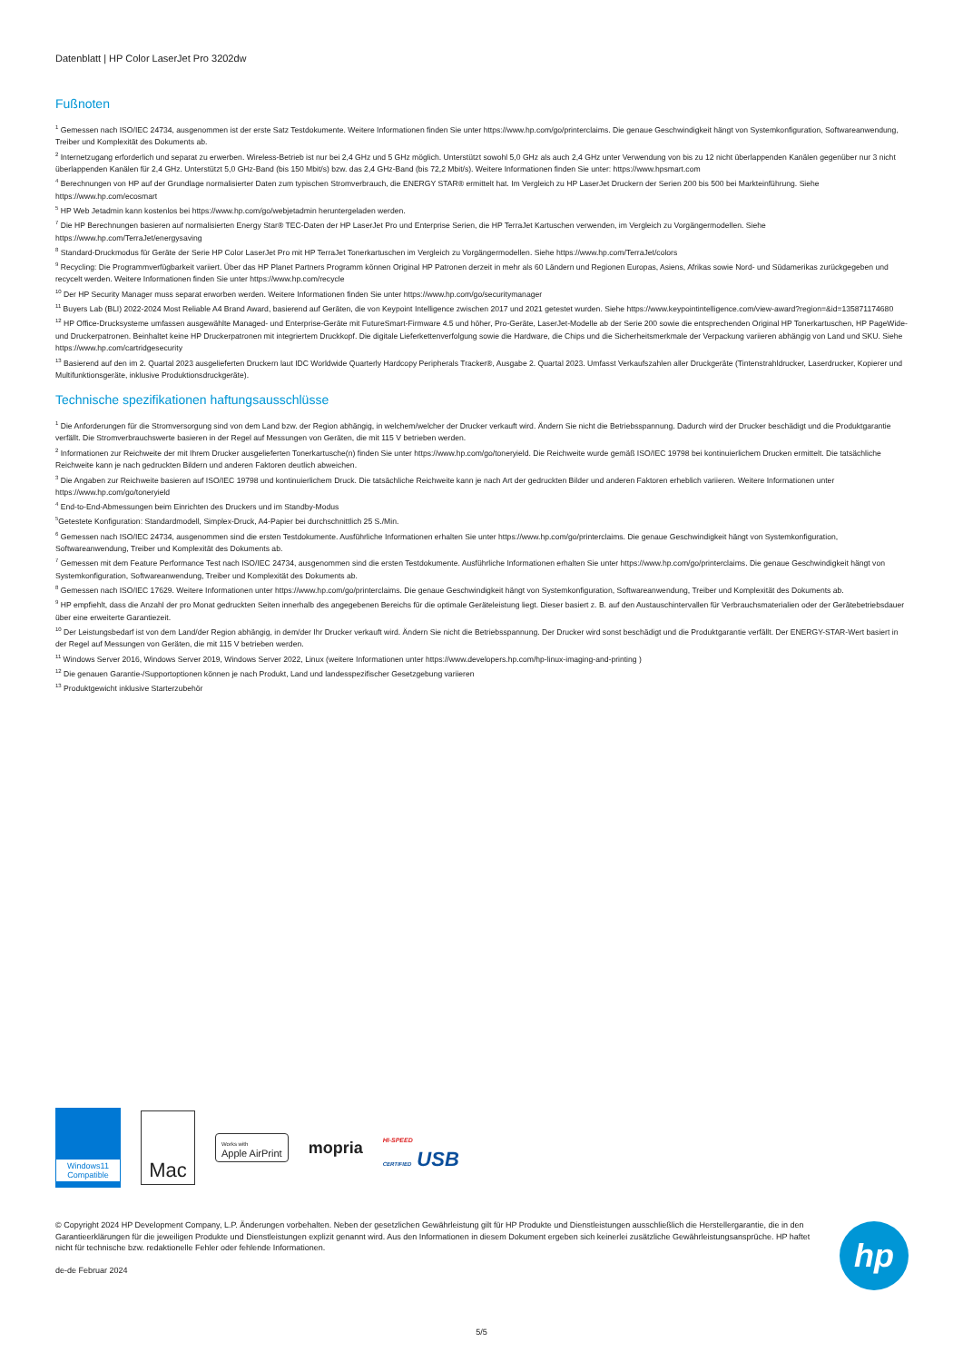Datenblatt | HP Color LaserJet Pro 3202dw
Fußnoten
<sup>1</sup> Gemessen nach ISO/IEC 24734, ausgenommen ist der erste Satz Testdokumente. Weitere Informationen finden Sie unter https://www.hp.com/go/printerclaims. Die genaue Geschwindigkeit hängt von Systemkonfiguration, Softwareanwendung, Treiber und Komplexität des Dokuments ab.
<sup>2</sup> Internetzugang erforderlich und separat zu erwerben. Wireless-Betrieb ist nur bei 2,4 GHz und 5 GHz möglich. Unterstützt sowohl 5,0 GHz als auch 2,4 GHz unter Verwendung von bis zu 12 nicht überlappenden Kanälen gegenüber nur 3 nicht überlappenden Kanälen für 2,4 GHz. Unterstützt 5,0 GHz-Band (bis 150 Mbit/s) bzw. das 2,4 GHz-Band (bis 72,2 Mbit/s). Weitere Informationen finden Sie unter: https://www.hpsmart.com
<sup>4</sup> Berechnungen von HP auf der Grundlage normalisierter Daten zum typischen Stromverbrauch, die ENERGY STAR® ermittelt hat. Im Vergleich zu HP LaserJet Druckern der Serien 200 bis 500 bei Markteinführung. Siehe https://www.hp.com/ecosmart
<sup>5</sup> HP Web Jetadmin kann kostenlos bei https://www.hp.com/go/webjetadmin heruntergeladen werden.
<sup>7</sup> Die HP Berechnungen basieren auf normalisierten Energy Star® TEC-Daten der HP LaserJet Pro und Enterprise Serien, die HP TerraJet Kartuschen verwenden, im Vergleich zu Vorgängermodellen. Siehe https://www.hp.com/TerraJet/energysaving
<sup>8</sup> Standard-Druckmodus für Geräte der Serie HP Color LaserJet Pro mit HP TerraJet Tonerkartuschen im Vergleich zu Vorgängermodellen. Siehe https://www.hp.com/TerraJet/colors
<sup>9</sup> Recycling: Die Programmverfügbarkeit variiert. Über das HP Planet Partners Programm können Original HP Patronen derzeit in mehr als 60 Ländern und Regionen Europas, Asiens, Afrikas sowie Nord- und Südamerikas zurückgegeben und recycelt werden. Weitere Informationen finden Sie unter https://www.hp.com/recycle
<sup>10</sup> Der HP Security Manager muss separat erworben werden. Weitere Informationen finden Sie unter https://www.hp.com/go/securitymanager
<sup>11</sup> Buyers Lab (BLI) 2022-2024 Most Reliable A4 Brand Award, basierend auf Geräten, die von Keypoint Intelligence zwischen 2017 und 2021 getestet wurden. Siehe https://www.keypointintelligence.com/view-award?region=&id=135871174680
<sup>12</sup> HP Office-Drucksysteme umfassen ausgewählte Managed- und Enterprise-Geräte mit FutureSmart-Firmware 4.5 und höher, Pro-Geräte, LaserJet-Modelle ab der Serie 200 sowie die entsprechenden Original HP Tonerkartuschen, HP PageWide- und Druckerpatronen. Beinhaltet keine HP Druckerpatronen mit integriertem Druckkopf. Die digitale Lieferkettenverfolgung sowie die Hardware, die Chips und die Sicherheitsmerkmale der Verpackung variieren abhängig von Land und SKU. Siehe https://www.hp.com/cartridgesecurity
<sup>13</sup> Basierend auf den im 2. Quartal 2023 ausgelieferten Druckern laut IDC Worldwide Quarterly Hardcopy Peripherals Tracker®, Ausgabe 2. Quartal 2023. Umfasst Verkaufszahlen aller Druckgeräte (Tintenstrahldrucker, Laserdrucker, Kopierer und Multifunktionsgeräte, inklusive Produktionsdruckgeräte).
Technische spezifikationen haftungsausschlüsse
<sup>1</sup> Die Anforderungen für die Stromversorgung sind von dem Land bzw. der Region abhängig, in welchem/welcher der Drucker verkauft wird. Ändern Sie nicht die Betriebsspannung. Dadurch wird der Drucker beschädigt und die Produktgarantie verfällt. Die Stromverbrauchswerte basieren in der Regel auf Messungen von Geräten, die mit 115 V betrieben werden.
<sup>2</sup> Informationen zur Reichweite der mit Ihrem Drucker ausgelieferten Tonerkartusche(n) finden Sie unter https://www.hp.com/go/toneryield. Die Reichweite wurde gemäß ISO/IEC 19798 bei kontinuierlichem Drucken ermittelt. Die tatsächliche Reichweite kann je nach gedruckten Bildern und anderen Faktoren deutlich abweichen.
<sup>3</sup> Die Angaben zur Reichweite basieren auf ISO/IEC 19798 und kontinuierlichem Druck. Die tatsächliche Reichweite kann je nach Art der gedruckten Bilder und anderen Faktoren erheblich variieren. Weitere Informationen unter https://www.hp.com/go/toneryield
<sup>4</sup> End-to-End-Abmessungen beim Einrichten des Druckers und im Standby-Modus
<sup>5</sup> Getestete Konfiguration: Standardmodell, Simplex-Druck, A4-Papier bei durchschnittlich 25 S./Min.
<sup>6</sup> Gemessen nach ISO/IEC 24734, ausgenommen sind die ersten Testdokumente. Ausführliche Informationen erhalten Sie unter https://www.hp.com/go/printerclaims. Die genaue Geschwindigkeit hängt von Systemkonfiguration, Softwareanwendung, Treiber und Komplexität des Dokuments ab.
<sup>7</sup> Gemessen mit dem Feature Performance Test nach ISO/IEC 24734, ausgenommen sind die ersten Testdokumente. Ausführliche Informationen erhalten Sie unter https://www.hp.com/go/printerclaims. Die genaue Geschwindigkeit hängt von Systemkonfiguration, Softwareanwendung, Treiber und Komplexität des Dokuments ab.
<sup>8</sup> Gemessen nach ISO/IEC 17629. Weitere Informationen unter https://www.hp.com/go/printerclaims. Die genaue Geschwindigkeit hängt von Systemkonfiguration, Softwareanwendung, Treiber und Komplexität des Dokuments ab.
<sup>9</sup> HP empfiehlt, dass die Anzahl der pro Monat gedruckten Seiten innerhalb des angegebenen Bereichs für die optimale Geräteleistung liegt. Dieser basiert z. B. auf den Austauschintervallen für Verbrauchsmaterialien oder der Gerätebetriebsdauer über eine erweiterte Garantiezeit.
<sup>10</sup> Der Leistungsbedarf ist von dem Land/der Region abhängig, in dem/der Ihr Drucker verkauft wird. Ändern Sie nicht die Betriebsspannung. Der Drucker wird sonst beschädigt und die Produktgarantie verfällt. Der ENERGY-STAR-Wert basiert in der Regel auf Messungen von Geräten, die mit 115 V betrieben werden.
<sup>11</sup> Windows Server 2016, Windows Server 2019, Windows Server 2022, Linux (weitere Informationen unter https://www.developers.hp.com/hp-linux-imaging-and-printing )
<sup>12</sup> Die genauen Garantie-/Supportoptionen können je nach Produkt, Land und landesspezifischer Gesetzgebung variieren
<sup>13</sup> Produktgewicht inklusive Starterzubehör
Windows11
Compatible
Mac
Works with
Apple AirPrint
mopria
HI-SPEED
CERTIFIED USB
© Copyright 2024 HP Development Company, L.P. Änderungen vorbehalten. Neben der gesetzlichen Gewährleistung gilt für HP Produkte und Dienstleistungen ausschließlich die Herstellergarantie, die in den Garantieerklärungen für die jeweiligen Produkte und Dienstleistungen explizit genannt wird. Aus den Informationen in diesem Dokument ergeben sich keinerlei zusätzliche Gewährleistungsansprüche. HP haftet nicht für technische bzw. redaktionelle Fehler oder fehlende Informationen.
de-de Februar 2024
hp
5/5